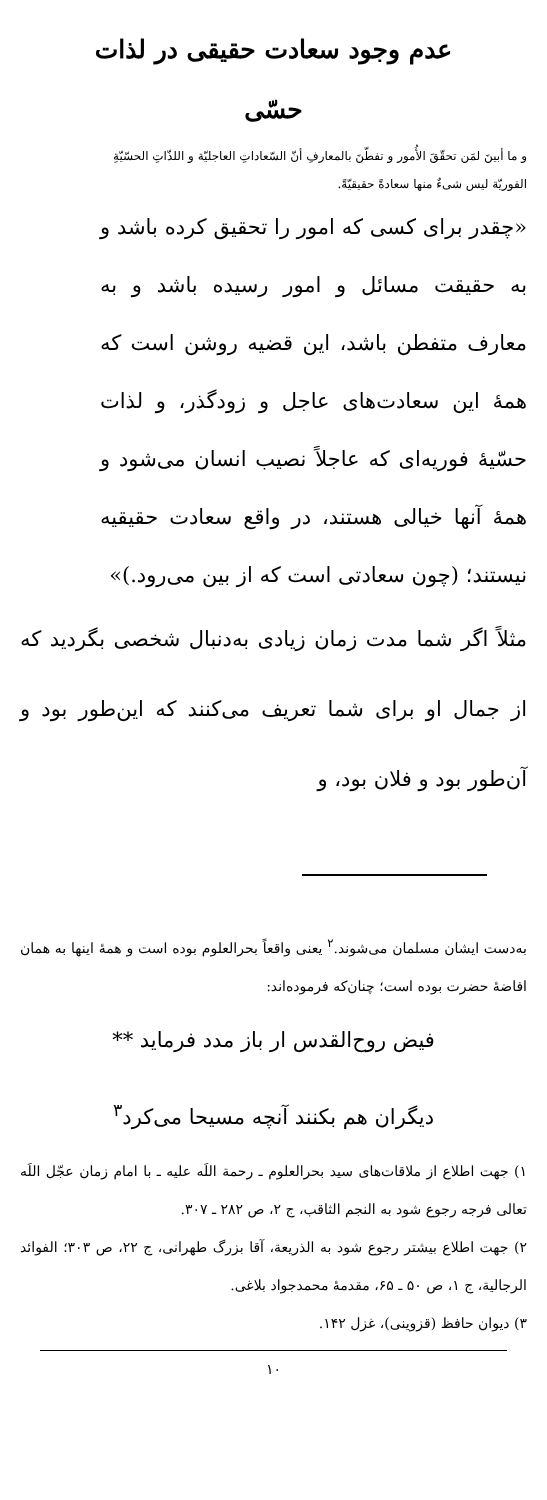عدم وجود سعادت حقیقی در لذات حسّی
و ما أبینَ لمَن تحقّقَ الأُمور و تفطّنَ بالمعارفِ أنّ السّعاداتِ العاجلیّة و اللذّاتِ الحسّیّةِ الفوریّة لیس شیءٌ منها سعادةً حقیقیّةً.
«چقدر برای کسی که امور را تحقیق کرده باشد و به حقیقت مسائل و امور رسیده باشد و به معارف متفطن باشد، این قضیه روشن است که همهٔ این سعادت‌های عاجل و زودگذر، و لذات حسّیهٔ فوریه‌ای که عاجلاً نصیب انسان می‌شود و همهٔ آنها خیالی هستند، در واقع سعادت حقیقیه نیستند؛ (چون سعادتی است که از بین می‌رود.)»
مثلاً اگر شما مدت زمان زیادی به‌دنبال شخصی بگردید که از جمال او برای شما تعریف می‌کنند که این‌طور بود و آن‌طور بود و فلان بود، و
به‌دست ایشان مسلمان می‌شوند.<sup>۲</sup> یعنی واقعاً بحرالعلوم بوده است و همهٔ اینها به همان افاضهٔ حضرت بوده است؛ چنان‌که فرموده‌اند:
فیض روح‌القدس ار باز مدد فرماید **
دیگران هم بکنند آنچه مسیحا می‌کرد<sup>۳</sup>
۱) جهت اطلاع از ملاقات‌های سید بحرالعلوم ـ رحمة اللَه علیه ـ با امام زمان عجّل اللَه تعالی فرجه رجوع شود به النجم الثاقب، ج ۲، ص ۲۸۲ ـ ۳۰۷.
۲) جهت اطلاع بیشتر رجوع شود به الذریعة، آقا بزرگ طهرانی، ج ۲۲، ص ۳۰۳؛ الفوائد الرجالیة، ج ۱، ص ۵۰ ـ ۶۵، مقدمهٔ محمدجواد بلاغی.
۳) دیوان حافظ (قزوینی)، غزل ۱۴۲.
۱۰